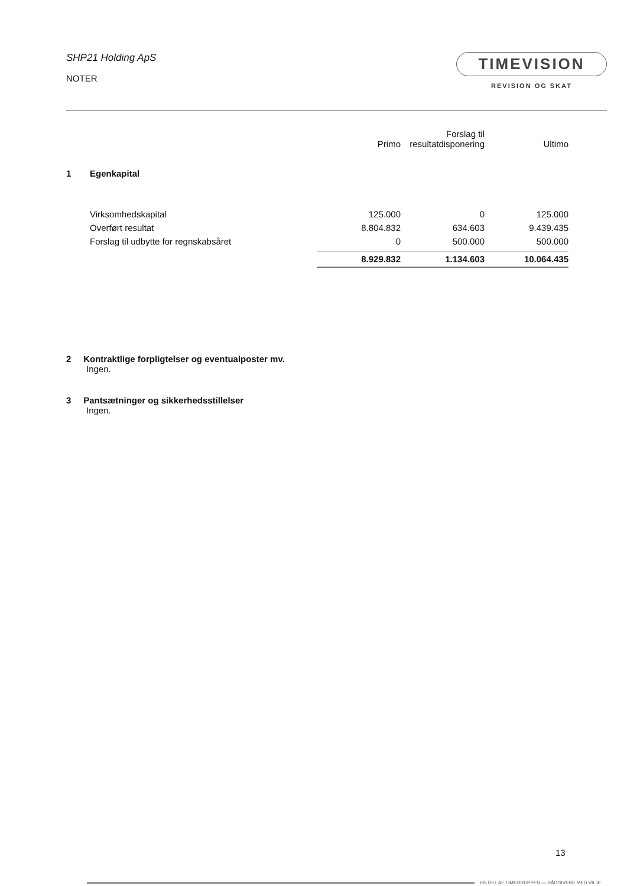SHP21 Holding ApS
NOTER
TIMEVISION
REVISION OG SKAT
| | | Primo | Forslag til resultatdisponering | Ultimo |
| 1 | Egenkapital | | | |
| | Virksomhedskapital | 125.000 | 0 | 125.000 |
| | Overført resultat | 8.804.832 | 634.603 | 9.439.435 |
| | Forslag til udbytte for regnskabsåret | 0 | 500.000 | 500.000 |
| | | 8.929.832 | 1.134.603 | 10.064.435 |
2 Kontraktlige forpligtelser og eventualposter mv.
Ingen.
3 Pantsætninger og sikkerhedsstillelser
Ingen.
13
EN DEL AF TIMEGRUPPEN — RÅDGIVERE MED VILJE